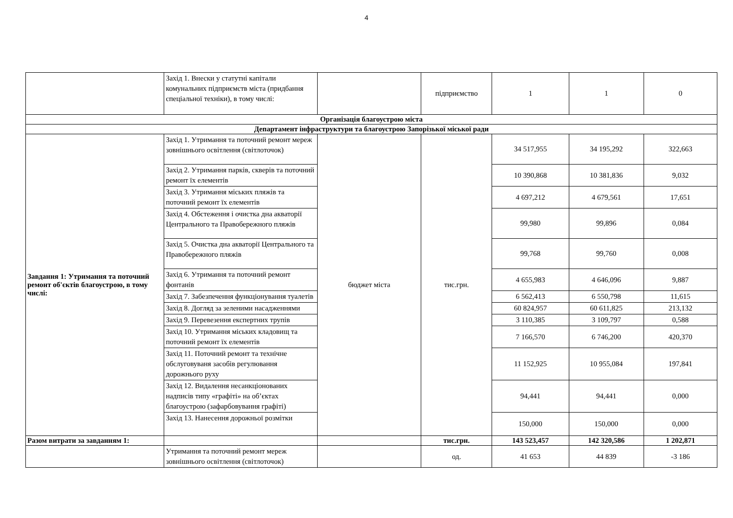4
| | Захід 1. Внески у статутні капітали комунальних підприємств міста (придбання спеціальної техніки), в тому числі: | | підприємство | 1 | 1 | 0 |
| Організація благоустрою міста | | | | | | |
| Департамент інфраструктури та благоустрою Запорізької міської ради | | | | | | |
| Завдання 1: Утримання та поточний ремонт об'єктів благоустрою, в тому числі: | Захід 1. Утримання та поточний ремонт мереж зовнішнього освітлення (світлоточок) | бюджет міста | тис.грн. | 34 517,955 | 34 195,292 | 322,663 |
| | Захід 2. Утримання парків, скверів та поточний ремонт їх елементів | | | 10 390,868 | 10 381,836 | 9,032 |
| | Захід 3. Утримання міських пляжів та поточний ремонт їх елементів | | | 4 697,212 | 4 679,561 | 17,651 |
| | Захід 4. Обстеження і очистка дна акваторії Центрального та Правобережного пляжів | | | 99,980 | 99,896 | 0,084 |
| | Захід 5. Очистка дна акваторії Центрального та Правобережного пляжів | | | 99,768 | 99,760 | 0,008 |
| | Захід 6. Утримання та поточний ремонт фонтанів | | | 4 655,983 | 4 646,096 | 9,887 |
| | Захід 7. Забезпечення функціонування туалетів | | | 6 562,413 | 6 550,798 | 11,615 |
| | Захід 8. Догляд за зеленими насадженнями | | | 60 824,957 | 60 611,825 | 213,132 |
| | Захід 9. Перевезення експертних трупів | | | 3 110,385 | 3 109,797 | 0,588 |
| | Захід 10. Утримання міських кладовищ та поточний ремонт їх елементів | | | 7 166,570 | 6 746,200 | 420,370 |
| | Захід 11. Поточний ремонт та технічне обслуговуваня засобів регулювання дорожнього руху | | | 11 152,925 | 10 955,084 | 197,841 |
| | Захід 12. Видалення несанкціонованих надписів типу «графіті» на об’єктах благоустрою (зафарбовування графіті) | | | 94,441 | 94,441 | 0,000 |
| | Захід 13. Нанесення дорожньої розмітки | | | 150,000 | 150,000 | 0,000 |
| Разом витрати за завданням 1: | | | тис.грн. | 143 523,457 | 142 320,586 | 1 202,871 |
| | Утримання та поточний ремонт мереж зовнішнього освітлення (світлоточок) | | од. | 41 653 | 44 839 | -3 186 |